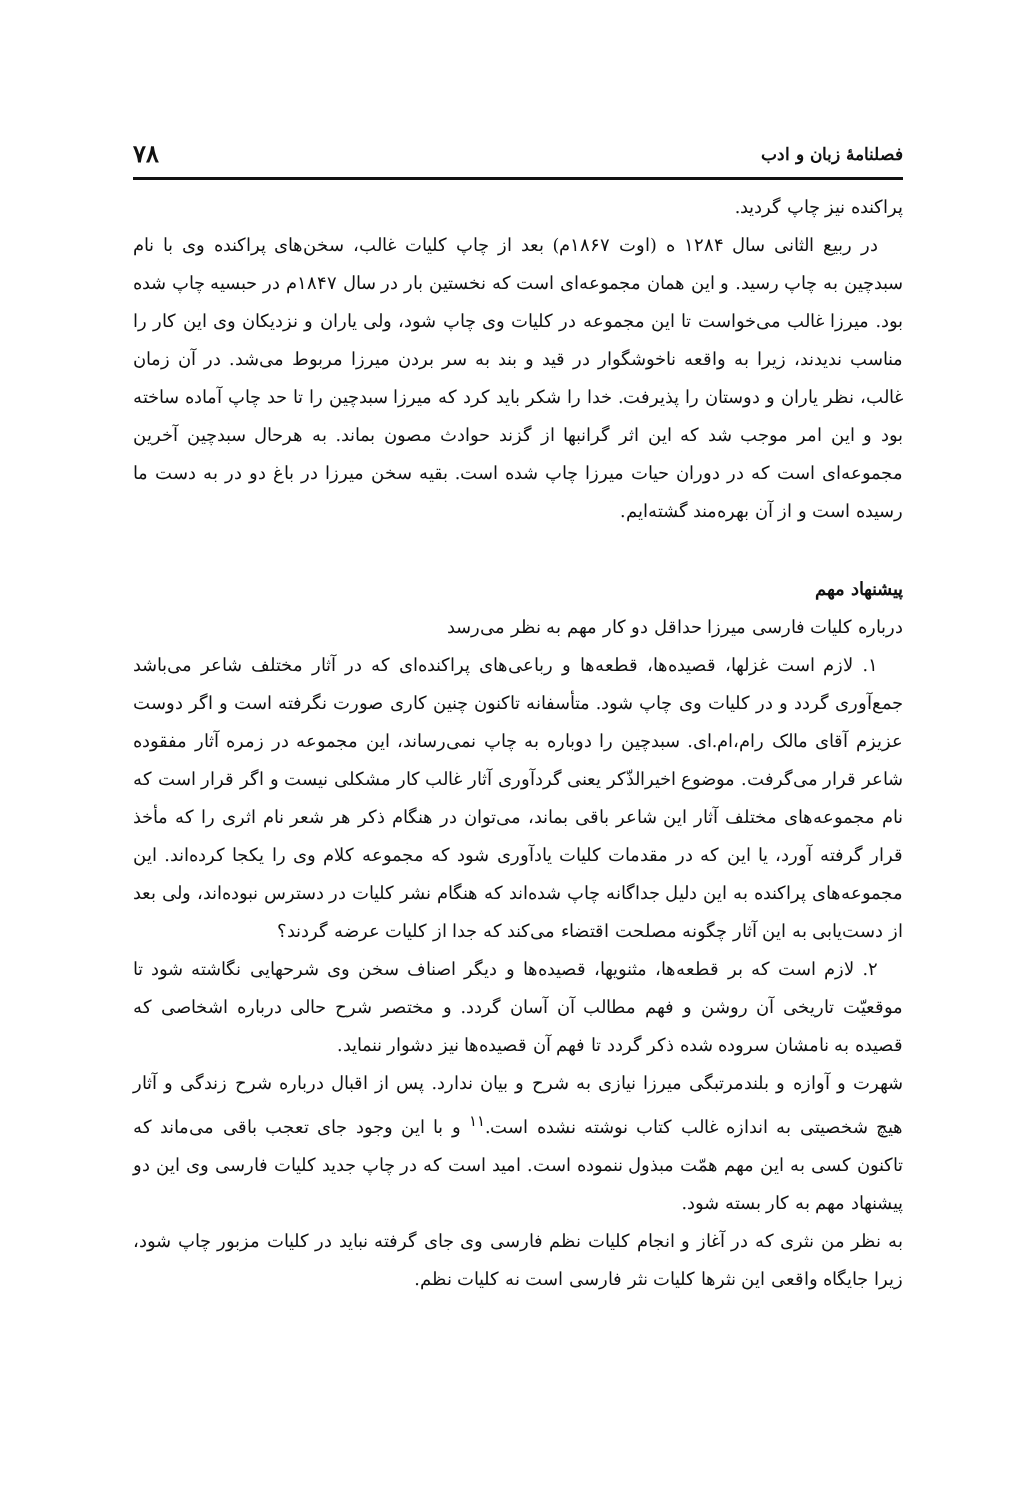فصلنامهٔ زبان و ادب ۷۸
پراکنده نیز چاپ گردید.
در ربیع الثانی سال ۱۲۸۴ ه (اوت ۱۸۶۷م) بعد از چاپ کلیات غالب، سخن‌های پراکنده وی با نام سبدچین به چاپ رسید. و این همان مجموعه‌ای است که نخستین بار در سال ۱۸۴۷م در حبسیه چاپ شده بود. میرزا غالب می‌خواست تا این مجموعه در کلیات وی چاپ شود، ولی یاران و نزدیکان وی این کار را مناسب ندیدند، زیرا به واقعه ناخوشگوار در قید و بند به سر بردن میرزا مربوط می‌شد. در آن زمان غالب، نظر یاران و دوستان را پذیرفت. خدا را شکر باید کرد که میرزا سبدچین را تا حد چاپ آماده ساخته بود و این امر موجب شد که این اثر گرانبها از گزند حوادث مصون بماند. به هرحال سبدچین آخرین مجموعه‌ای است که در دوران حیات میرزا چاپ شده است. بقیه سخن میرزا در باغ دو در به دست ما رسیده است و از آن بهره‌مند گشته‌ایم.
پیشنهاد مهم
درباره کلیات فارسی میرزا حداقل دو کار مهم به نظر می‌رسد
۱. لازم است غزلها، قصیده‌ها، قطعه‌ها و رباعی‌های پراکنده‌ای که در آثار مختلف شاعر می‌باشد جمع‌آوری گردد و در کلیات وی چاپ شود. متأسفانه تاکنون چنین کاری صورت نگرفته است و اگر دوست عزیزم آقای مالک رام،ام.ای. سبدچین را دوباره به چاپ نمی‌رساند، این مجموعه در زمره آثار مفقوده شاعر قرار می‌گرفت. موضوع اخیرالذّکر یعنی گردآوری آثار غالب کار مشکلی نیست و اگر قرار است که نام مجموعه‌های مختلف آثار این شاعر باقی بماند، می‌توان در هنگام ذکر هر شعر نام اثری را که مأخذ قرار گرفته آورد، یا این که در مقدمات کلیات یادآوری شود که مجموعه کلام وی را یکجا کرده‌اند. این مجموعه‌های پراکنده به این دلیل جداگانه چاپ شده‌اند که هنگام نشر کلیات در دسترس نبوده‌اند، ولی بعد از دست‌یابی به این آثار چگونه مصلحت اقتضاء می‌کند که جدا از کلیات عرضه گردند؟
۲. لازم است که بر قطعه‌ها، مثنویها، قصیده‌ها و دیگر اصناف سخن وی شرحهایی نگاشته شود تا موقعیّت تاریخی آن روشن و فهم مطالب آن آسان گردد. و مختصر شرح حالی درباره اشخاصی که قصیده به نامشان سروده شده ذکر گردد تا فهم آن قصیده‌ها نیز دشوار ننماید.
شهرت و آوازه و بلندمرتبگی میرزا نیازی به شرح و بیان ندارد. پس از اقبال درباره شرح زندگی و آثار هیچ شخصیتی به اندازه غالب کتاب نوشته نشده است.<sup>۱۱</sup> و با این وجود جای تعجب باقی می‌ماند که تاکنون کسی به این مهم همّت مبذول ننموده است. امید است که در چاپ جدید کلیات فارسی وی این دو پیشنهاد مهم به کار بسته شود.
به نظر من نثری که در آغاز و انجام کلیات نظم فارسی وی جای گرفته نباید در کلیات مزبور چاپ شود، زیرا جایگاه واقعی این نثرها کلیات نثر فارسی است نه کلیات نظم.